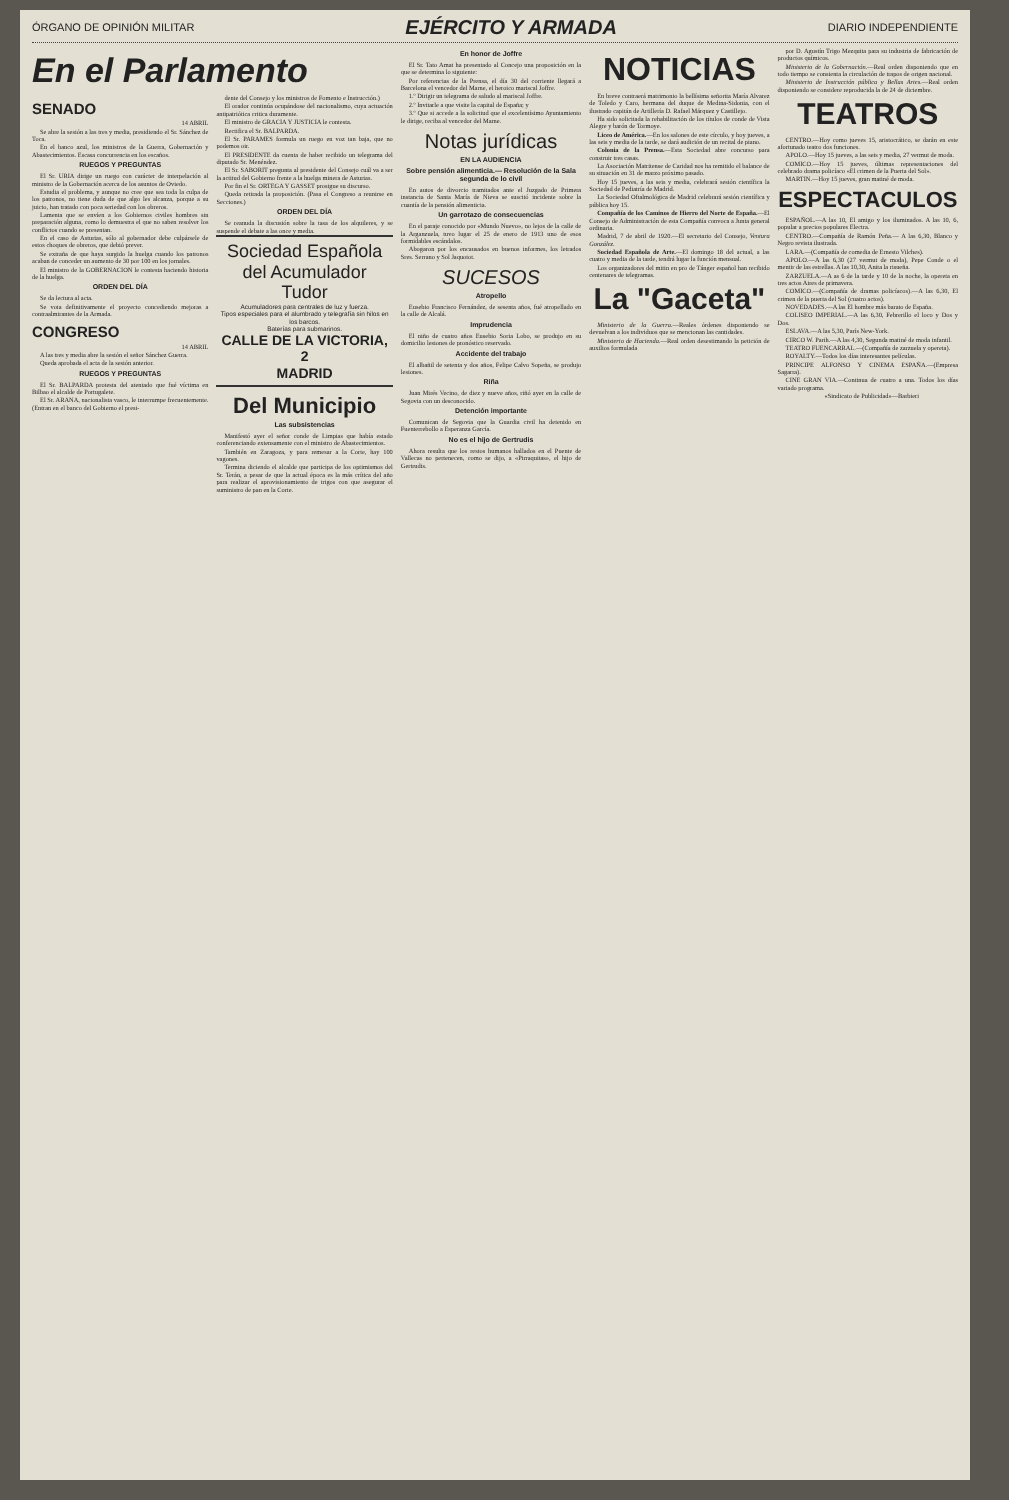ÓRGANO DE OPINIÓN MILITAR EJÉRCITO Y ARMADA DIARIO INDEPENDIENTE
En el Parlamento
SENADO
14 ABRIL
Se abre la sesión a las tres y media, presidiendo el Sr. Sánchez de Toca.
En el banco azul, los ministros de la Guerra, Gobernación y Abastecimientos. Escasa concurrencia en los escaños.
RUEGOS Y PREGUNTAS
El Sr. URIA dirige un ruego con carácter de interpelación al ministro de la Gobernación acerca de los asuntos de Oviedo.
Estudia el problema, y aunque no cree que sea toda la culpa de los patronos, no tiene duda de que algo les alcanza, porque a su juicio, han tratado con poca seriedad con los obreros.
Lamenta que se envíen a los Gobiernos civiles hombres sin preparación alguna, como lo demuestra el que no saben resolver los conflictos cuando se presentan.
En el caso de Asturias, sólo al gobernador debe culpársele de estos choques de obreros, que debió prever.
Se extraña de que haya surgido la huelga cuando los patronos acaban de conceder un aumento de 30 por 100 en los jornales.
El ministro de la GOBERNACION le contesta haciendo historia de la huelga.
ORDEN DEL DÍA
Se da lectura al acta.
Se vota definitivamente el proyecto concediendo mejoras a contraalmirantes de la Armada.
CONGRESO
14 ABRIL
A las tres y media abre la sesión el señor Sánchez Guerra.
Queda aprobada el acta de la sesión anterior.
RUEGOS Y PREGUNTAS
El Sr. BALPARDA protesta del atentado que fué víctima en Bilbao el alcalde de Portugalete.
El Sr. ARANA, nacionalista vasco, le interrumpe frecuentemente. (Entran en el banco del Gobierno el presi-
dente del Consejo y los ministros de Fomento e Instrucción.)
El orador continúa ocupándose del nacionalismo, cuya actuación antipatriótica critica duramente.
El ministro de GRACIA Y JUSTICIA le contesta.
Rectifica el Sr. BALPARDA.
El Sr. PARAMES formula un ruego en voz tan baja, que no podemos oir.
El PRESIDENTE da cuenta de haber recibido un telegrama del diputado Sr. Menéndez.
El Sr. SABORIT pregunta al presidente del Consejo cuál va a ser la actitud del Gobierno frente a la huelga minera de Asturias.
Por fin el Sr. ORTEGA Y GASSET prosigue su discurso.
Queda retirada la proposición. (Pasa el Congreso a reunirse en Secciones.)
ORDEN DEL DÍA
Se reanuda la discusión sobre la tasa de los alquileres, y se suspende el debate a las once y media.
Sociedad Española del Acumulador Tudor
Acumuladores para centrales de luz y fuerza.
Tipos especiales para el alumbrado y telegrafía sin hilos en los barcos.
Baterías para submarinos.
CALLE DE LA VICTORIA, 2
MADRID
Del Municipio
Las subsistencias
Manifestó ayer el señor conde de Limpias que había estado conferenciando extensamente con el ministro de Abastecimientos.
También en Zaragoza, y para remesar a la Corte, hay 100 vagones.
Termina diciendo el alcalde que participa de los optimismos del Sr. Terán, a pesar de que la actual época es la más crítica del año para realizar el aprovisionamiento de trigos con que asegurar el suministro de pan en la Corte.
En honor de Joffre
El Sr. Tato Amat ha presentado al Concejo una proposición en la que se determina lo siguiente:
Por referencias de la Prensa, el día 30 del corriente llegará a Barcelona el vencedor del Marne, el heroico mariscal Joffre.
1.º Dirigir un telegrama de saludo al mariscal Joffre.
2.º Invitarle a que visite la capital de España; y
3.º Que si accede a la solicitud que el excelentísimo Ayuntamiento le dirige, reciba al vencedor del Marne.
Notas jurídicas
EN LA AUDIENCIA
Sobre pensión alimenticia.— Resolución de la Sala segunda de lo civil
En autos de divorcio tramitados ante el Juzgado de Primera instancia de Santa María de Nieva se suscitó incidente sobre la cuantía de la pensión alimenticia.
Un garrotazo de consecuencias
En el paraje conocido por «Mundo Nuevo», no lejos de la calle de la Arganzuela, tuvo lugar el 25 de enero de 1913 uno de esos formidables escándalos.
Abogaron por los encausados en buenos informes, los letrados Sres. Serrano y Sol Jaquotot.
SUCESOS
Atropello
Eusebio Francisco Fernández, de sesenta años, fué atropellado en la calle de Alcalá.
Imprudencia
El niño de cuatro años Eusebio Soria Lobo, se produjo en su domicilio lesiones de pronóstico reservado.
Accidente del trabajo
El albañil de setenta y dos años, Felipe Calvo Sopeña, se produjo lesiones.
Riña
Juan Mirés Vecino, de diez y nueve años, riñó ayer en la calle de Segovia con un desconocido.
Detención importante
Comunican de Segovia que la Guardia civil ha detenido en Fuenterrebollo a Esperanza García.
No es el hijo de Gertrudis
Ahora resulta que los restos humanos hallados en el Puente de Vallecas no pertenecen, como se dijo, a «Pirraquitas», el hijo de Gertrudis.
NOTICIAS
En breve contraerá matrimonio la bellísima señorita María Alvarez de Toledo y Caro, hermana del duque de Medina-Sidonia, con el ilustrado capitán de Artillería D. Rafael Márquez y Castillejo.
Ha sido solicitada la rehabilitación de los títulos de conde de Vista Alegre y barón de Tormoye.
Liceo de América.—En los salones de este círculo, y hoy jueves, a las seis y media de la tarde, se dará audición de un recital de piano.
Colonia de la Prensa.—Esta Sociedad abre concurso para construir tres casas.
La Asociación Matritense de Caridad nos ha remitido el balance de su situación en 31 de marzo próximo pasado.
Hoy 15 jueves, a las seis y media, celebrará sesión científica la Sociedad de Pediatría de Madrid.
La Sociedad Oftalmológica de Madrid celebrará sesión científica y pública hoy 15.
Compañía de los Caminos de Hierro del Norte de España.—El Consejo de Administración de esta Compañía convoca a Junta general ordinaria.
Madrid, 7 de abril de 1920.—El secretario del Consejo, Ventura González.
Sociedad Española de Arte.—El domingo 18 del actual, a las cuatro y media de la tarde, tendrá lugar la función mensual.
Los organizadores del mitin en pro de Tánger español han recibido centenares de telegramas.
La "Gaceta"
Ministerio de la Guerra.—Reales órdenes disponiendo se devuelvan a los individuos que se mencionan las cantidades.
Ministerio de Hacienda.—Real orden desestimando la petición de auxilios formulada
por D. Agustín Trigo Mezquita para su industria de fabricación de productos químicos.
Ministerio de la Gobernación.—Real orden disponiendo que en todo tiempo se consienta la circulación de trapos de origen nacional.
Ministerio de Instrucción pública y Bellas Artes.—Real orden disponiendo se considere reproducida la de 24 de diciembre.
TEATROS
CENTRO.—Hoy como jueves 15, aristocrático, se darán en este afortunado teatro dos funciones.
APOLO.—Hoy 15 jueves, a las seis y media, 27 vermut de moda.
COMICO.—Hoy 15 jueves, últimas representaciones del celebrado drama policíaco «El crimen de la Puerta del Sol».
MARTIN.—Hoy 15 jueves, gran matiné de moda.
ESPECTACULOS
ESPAÑOL.—A las 10, El amigo y los iluminados. A las 10, 6, popular a precios populares Electra.
CENTRO.—Compañía de Ramón Peña.— A las 6,30, Blanco y Negro revista ilustrada.
LARA.—(Compañía de comedia de Ernesto Vilches).
APOLO.—A las 6,30 (27 vermut de moda), Pepe Conde o el mentir de las estrellas. A las 10,30, Anita la risueña.
ZARZUELA.—A as 6 de la tarde y 10 de la noche, la opereta en tres actos Aires de primavera.
COMICO.—(Compañía de dramas policíacos).—A las 6,30, El crimen de la puerta del Sol (cuatro actos).
NOVEDADES.—A las El hombre más barato de España.
COLISEO IMPERIAL.—A las 6,30, Febrerillo el loco y Dos y Dos.
ESLAVA.—A las 5,30, París New-York.
CIRCO W. Parih.—A las 4,30, Segunda matiné de moda infantil.
TEATRO FUENCARRAL.—(Compañía de zarzuela y opereta).
ROYALTY.—Todos los días interesantes películas.
PRINCIPE ALFONSO Y CINEMA ESPAÑA.—(Empresa Sagarra).
CINE GRAN VIA.—Continua de cuatro a una. Todos los días variado programa.
«Sindicato de Publicidad»—Barbieri